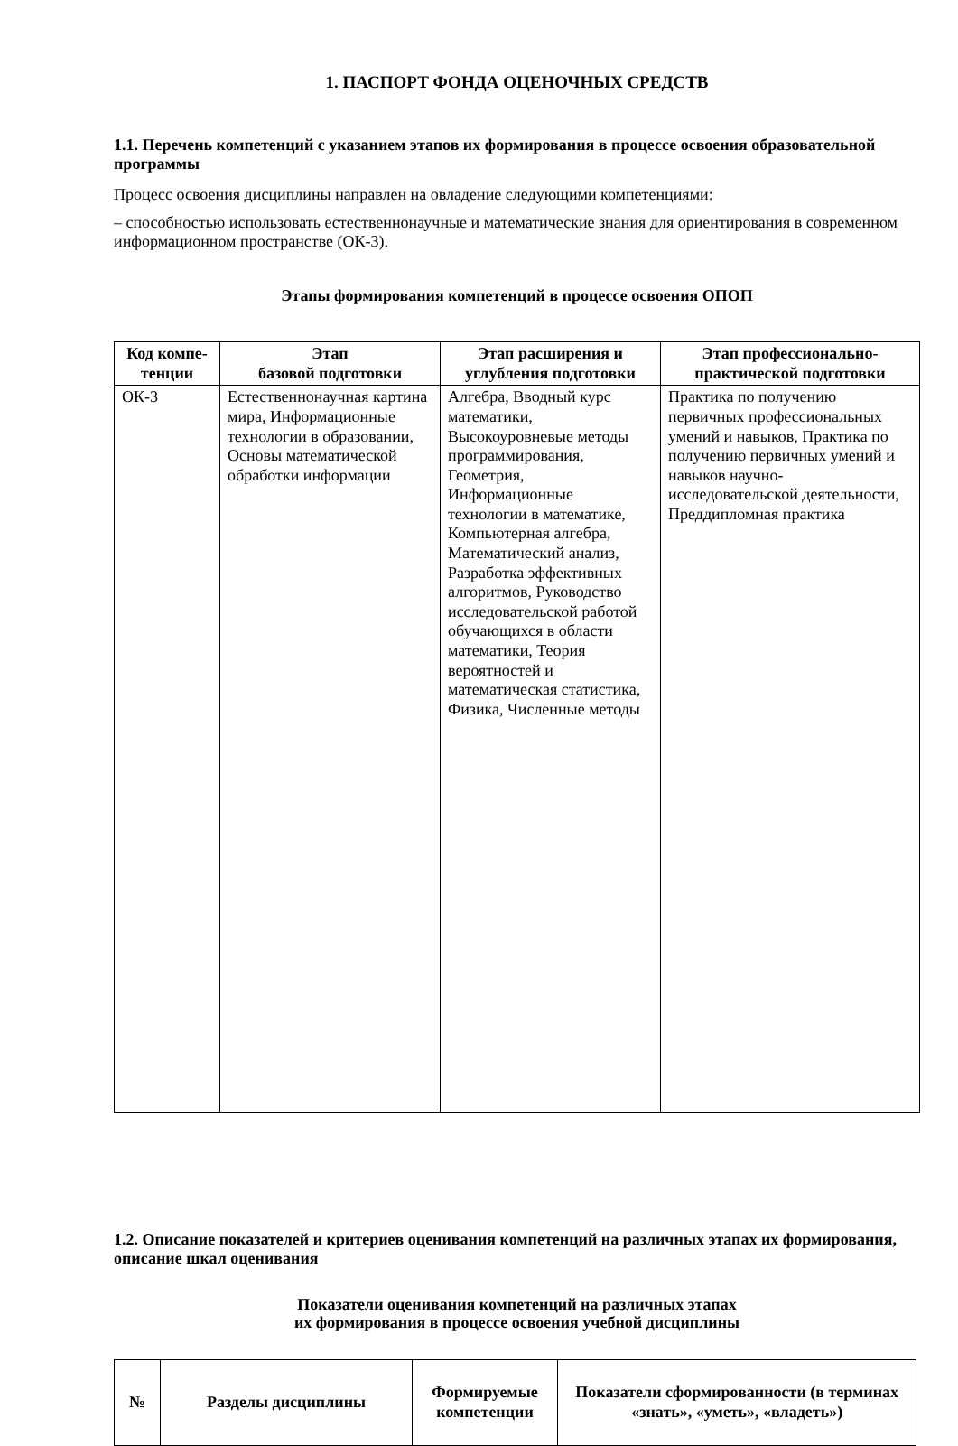1. ПАСПОРТ ФОНДА ОЦЕНОЧНЫХ СРЕДСТВ
1.1. Перечень компетенций с указанием этапов их формирования в процессе освоения образовательной программы
Процесс освоения дисциплины направлен на овладение следующими компетенциями:
– способностью использовать естественнонаучные и математические знания для ориентирования в современном информационном пространстве (ОК-3).
Этапы формирования компетенций в процессе освоения ОПОП
| Код компе-тенции | Этап базовой подготовки | Этап расширения и углубления подготовки | Этап профессионально-практической подготовки |
| --- | --- | --- | --- |
| ОК-3 | Естественнонаучная картина мира, Информационные технологии в образовании, Основы математической обработки информации | Алгебра, Вводный курс математики, Высокоуровневые методы программирования, Геометрия, Информационные технологии в математике, Компьютерная алгебра, Математический анализ, Разработка эффективных алгоритмов, Руководство исследовательской работой обучающихся в области математики, Теория вероятностей и математическая статистика, Физика, Численные методы | Практика по получению первичных профессиональных умений и навыков, Практика по получению первичных умений и навыков научно-исследовательской деятельности, Преддипломная практика |
1.2. Описание показателей и критериев оценивания компетенций на различных этапах их формирования, описание шкал оценивания
Показатели оценивания компетенций на различных этапах
их формирования в процессе освоения учебной дисциплины
| № | Разделы дисциплины | Формируемые компетенции | Показатели сформированности (в терминах «знать», «уметь», «владеть») |
| --- | --- | --- | --- |